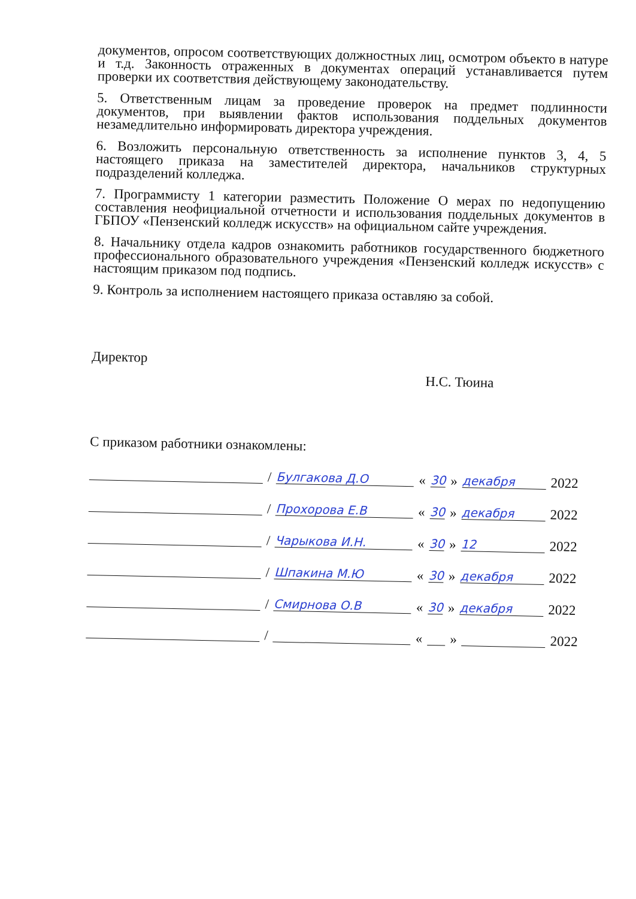документов, опросом соответствующих должностных лиц, осмотром объекто в натуре и т.д. Законность отраженных в документах операций устанавливается путем проверки их соответствия действующему законодательству.
5. Ответственным лицам за проведение проверок на предмет подлинности документов, при выявлении фактов использования поддельных документов незамедлительно информировать директора учреждения.
6. Возложить персональную ответственность за исполнение пунктов 3, 4, 5 настоящего приказа на заместителей директора, начальников структурных подразделений колледжа.
7. Программисту 1 категории разместить Положение О мерах по недопущению составления неофициальной отчетности и использования поддельных документов в ГБПОУ «Пензенский колледж искусств» на официальном сайте учреждения.
8. Начальнику отдела кадров ознакомить работников государственного бюджетного профессионального образовательного учреждения «Пензенский колледж искусств» с настоящим приказом под подпись.
9. Контроль за исполнением настоящего приказа оставляю за собой.
Директор Н.С. Тюина
С приказом работники ознакомлены:
/ Булгакова Д.О « 30 » декабря 2022
/ Прохорова Е.В « 30 » декабря 2022
/ Чарыкова И.Н. « 30 » 12 2022
/ Шпакина М.Ю « 30 » декабря 2022
/ Смирнова О.В « 30 » декабря 2022
/ « » 2022